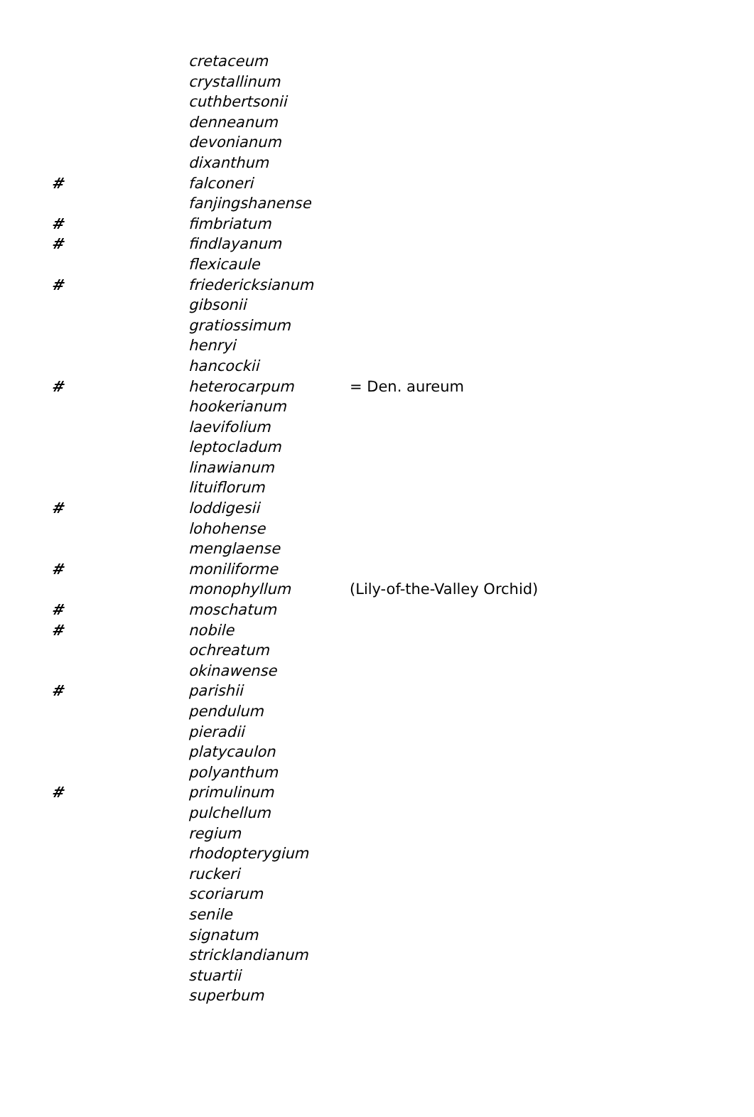| | cretaceum | |
| | crystallinum | |
| | cuthbertsonii | |
| | denneanum | |
| | devonianum | |
| | dixanthum | |
| # | falconeri | |
| | fanjingshanense | |
| # | fimbriatum | |
| # | findlayanum | |
| | flexicaule | |
| # | friedericksianum | |
| | gibsonii | |
| | gratiossimum | |
| | henryi | |
| | hancockii | |
| # | heterocarpum | = Den. aureum |
| | hookerianum | |
| | laevifolium | |
| | leptocladum | |
| | linawianum | |
| | lituiflorum | |
| # | loddigesii | |
| | lohohense | |
| | menglaense | |
| # | moniliforme | |
| | monophyllum | (Lily-of-the-Valley Orchid) |
| # | moschatum | |
| # | nobile | |
| | ochreatum | |
| | okinawense | |
| # | parishii | |
| | pendulum | |
| | pieradii | |
| | platycaulon | |
| | polyanthum | |
| # | primulinum | |
| | pulchellum | |
| | regium | |
| | rhodopterygium | |
| | ruckeri | |
| | scoriarum | |
| | senile | |
| | signatum | |
| | stricklandianum | |
| | stuartii | |
| | superbum | |